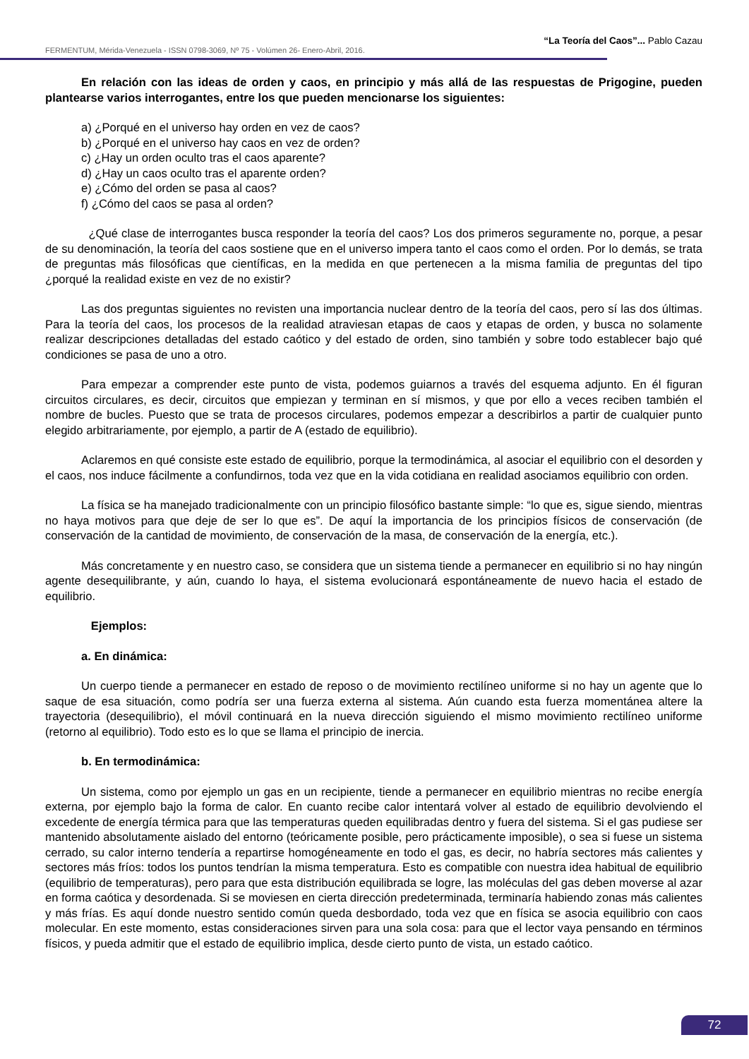“La Teoría del Caos”... Pablo Cazau
FERMENTUM, Mérida-Venezuela - ISSN 0798-3069, Nº 75 - Volúmen 26- Enero-Abril, 2016.
En relación con las ideas de orden y caos, en principio y más allá de las respuestas de Prigogine, pueden plantearse varios interrogantes, entre los que pueden mencionarse los siguientes:
a) ¿Porqué en el universo hay orden en vez de caos?
b) ¿Porqué en el universo hay caos en vez de orden?
c) ¿Hay un orden oculto tras el caos aparente?
d) ¿Hay un caos oculto tras el aparente orden?
e) ¿Cómo del orden se pasa al caos?
f) ¿Cómo del caos se pasa al orden?
¿Qué clase de interrogantes busca responder la teoría del caos? Los dos primeros seguramente no, porque, a pesar de su denominación, la teoría del caos sostiene que en el universo impera tanto el caos como el orden. Por lo demás, se trata de preguntas más filosóficas que científicas, en la medida en que pertenecen a la misma familia de preguntas del tipo ¿porqué la realidad existe en vez de no existir?
Las dos preguntas siguientes no revisten una importancia nuclear dentro de la teoría del caos, pero sí las dos últimas. Para la teoría del caos, los procesos de la realidad atraviesan etapas de caos y etapas de orden, y busca no solamente realizar descripciones detalladas del estado caótico y del estado de orden, sino también y sobre todo establecer bajo qué condiciones se pasa de uno a otro.
Para empezar a comprender este punto de vista, podemos guiarnos a través del esquema adjunto. En él figuran circuitos circulares, es decir, circuitos que empiezan y terminan en sí mismos, y que por ello a veces reciben también el nombre de bucles. Puesto que se trata de procesos circulares, podemos empezar a describirlos a partir de cualquier punto elegido arbitrariamente, por ejemplo, a partir de A (estado de equilibrio).
Aclaremos en qué consiste este estado de equilibrio, porque la termodinámica, al asociar el equilibrio con el desorden y el caos, nos induce fácilmente a confundirnos, toda vez que en la vida cotidiana en realidad asociamos equilibrio con orden.
La física se ha manejado tradicionalmente con un principio filosófico bastante simple: “lo que es, sigue siendo, mientras no haya motivos para que deje de ser lo que es”. De aquí la importancia de los principios físicos de conservación (de conservación de la cantidad de movimiento, de conservación de la masa, de conservación de la energía, etc.).
Más concretamente y en nuestro caso, se considera que un sistema tiende a permanecer en equilibrio si no hay ningún agente desequilibrante, y aún, cuando lo haya, el sistema evolucionará espontáneamente de nuevo hacia el estado de equilibrio.
Ejemplos:
a. En dinámica:
Un cuerpo tiende a permanecer en estado de reposo o de movimiento rectilíneo uniforme si no hay un agente que lo saque de esa situación, como podría ser una fuerza externa al sistema. Aún cuando esta fuerza momentánea altere la trayectoria (desequilibrio), el móvil continuará en la nueva dirección siguiendo el mismo movimiento rectilíneo uniforme (retorno al equilibrio). Todo esto es lo que se llama el principio de inercia.
b. En termodinámica:
Un sistema, como por ejemplo un gas en un recipiente, tiende a permanecer en equilibrio mientras no recibe energía externa, por ejemplo bajo la forma de calor. En cuanto recibe calor intentará volver al estado de equilibrio devolviendo el excedente de energía térmica para que las temperaturas queden equilibradas dentro y fuera del sistema. Si el gas pudiese ser mantenido absolutamente aislado del entorno (teóricamente posible, pero prácticamente imposible), o sea si fuese un sistema cerrado, su calor interno tendería a repartirse homogéneamente en todo el gas, es decir, no habría sectores más calientes y sectores más fríos: todos los puntos tendrían la misma temperatura. Esto es compatible con nuestra idea habitual de equilibrio (equilibrio de temperaturas), pero para que esta distribución equilibrada se logre, las moléculas del gas deben moverse al azar en forma caótica y desordenada. Si se moviesen en cierta dirección predeterminada, terminaría habiendo zonas más calientes y más frías. Es aquí donde nuestro sentido común queda desbordado, toda vez que en física se asocia equilibrio con caos molecular. En este momento, estas consideraciones sirven para una sola cosa: para que el lector vaya pensando en términos físicos, y pueda admitir que el estado de equilibrio implica, desde cierto punto de vista, un estado caótico.
72